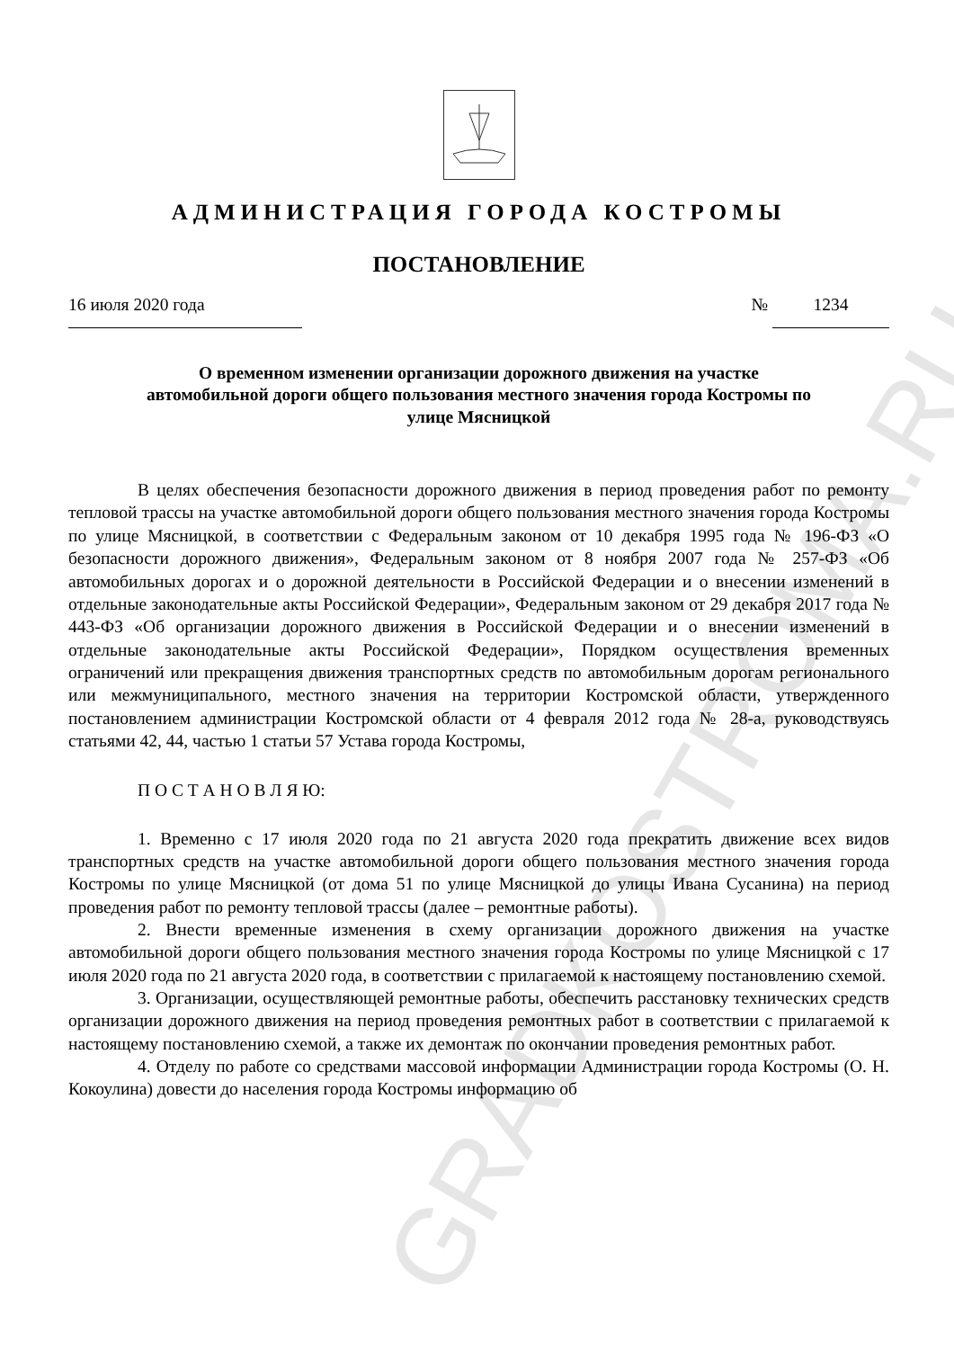GRADKOSTROMA.RU
АДМИНИСТРАЦИЯ ГОРОДА КОСТРОМЫ
ПОСТАНОВЛЕНИЕ
16 июля 2020 года № 1234
О временном изменении организации дорожного движения на участке автомобильной дороги общего пользования местного значения города Костромы по улице Мясницкой
В целях обеспечения безопасности дорожного движения в период проведения работ по ремонту тепловой трассы на участке автомобильной дороги общего пользования местного значения города Костромы по улице Мясницкой, в соответствии с Федеральным законом от 10 декабря 1995 года № 196-ФЗ «О безопасности дорожного движения», Федеральным законом от 8 ноября 2007 года № 257-ФЗ «Об автомобильных дорогах и о дорожной деятельности в Российской Федерации и о внесении изменений в отдельные законодательные акты Российской Федерации», Федеральным законом от 29 декабря 2017 года № 443-ФЗ «Об организации дорожного движения в Российской Федерации и о внесении изменений в отдельные законодательные акты Российской Федерации», Порядком осуществления временных ограничений или прекращения движения транспортных средств по автомобильным дорогам регионального или межмуниципального, местного значения на территории Костромской области, утвержденного постановлением администрации Костромской области от 4 февраля 2012 года № 28-а, руководствуясь статьями 42, 44, частью 1 статьи 57 Устава города Костромы,
П О С Т А Н О В Л Я Ю:
1. Временно с 17 июля 2020 года по 21 августа 2020 года прекратить движение всех видов транспортных средств на участке автомобильной дороги общего пользования местного значения города Костромы по улице Мясницкой (от дома 51 по улице Мясницкой до улицы Ивана Сусанина) на период проведения работ по ремонту тепловой трассы (далее – ремонтные работы).
2. Внести временные изменения в схему организации дорожного движения на участке автомобильной дороги общего пользования местного значения города Костромы по улице Мясницкой с 17 июля 2020 года по 21 августа 2020 года, в соответствии с прилагаемой к настоящему постановлению схемой.
3. Организации, осуществляющей ремонтные работы, обеспечить расстановку технических средств организации дорожного движения на период проведения ремонтных работ в соответствии с прилагаемой к настоящему постановлению схемой, а также их демонтаж по окончании проведения ремонтных работ.
4. Отделу по работе со средствами массовой информации Администрации города Костромы (О. Н. Кокоулина) довести до населения города Костромы информацию об